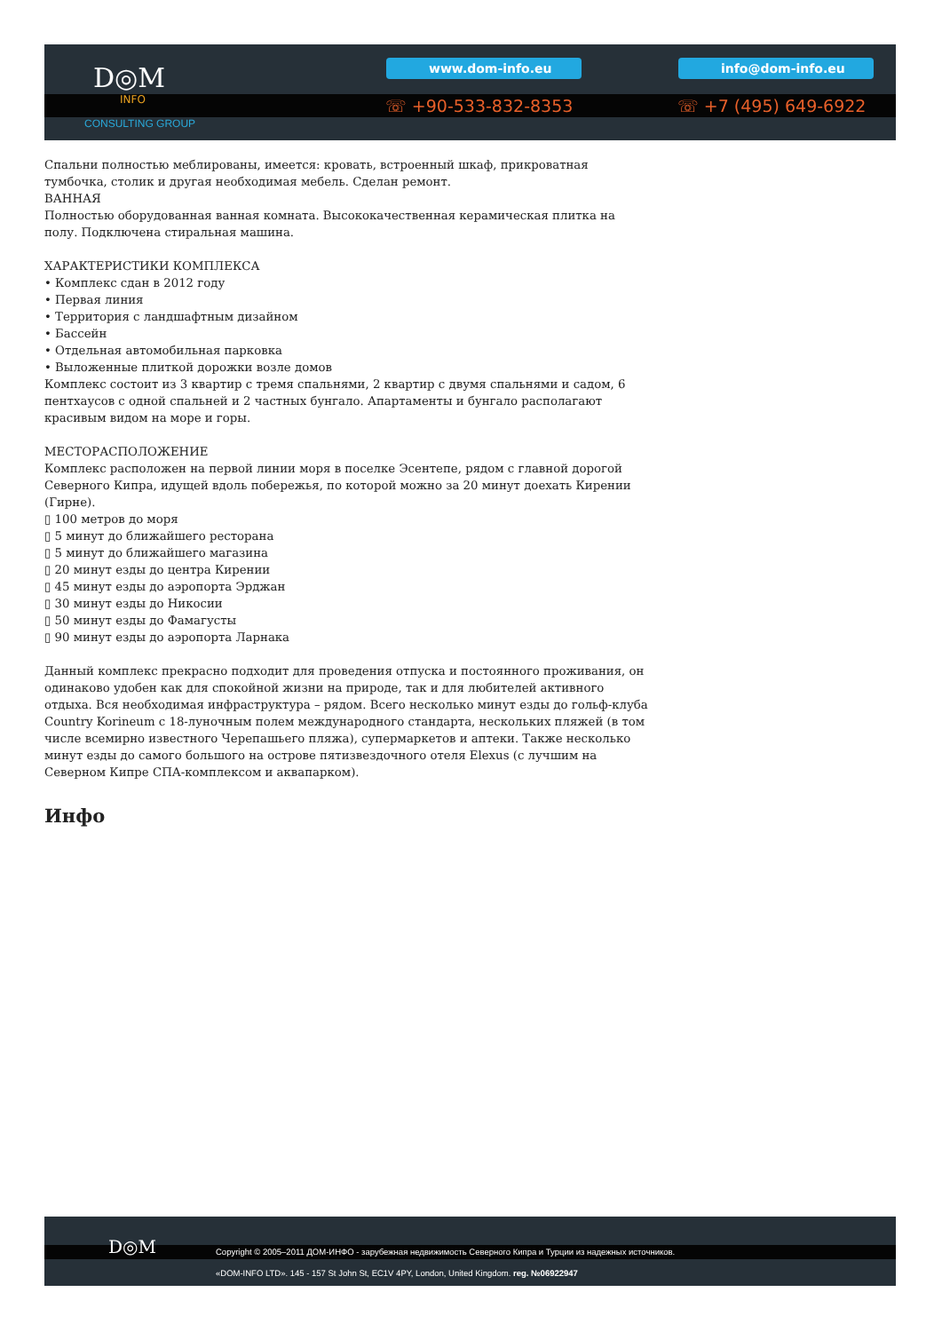D◎M
INFO
CONSULTING GROUP
www.dom-info.eu info@dom-info.eu
☏ +90-533-832-8353 ☏ +7 (495) 649-6922
Спальни полностью меблированы, имеется: кровать, встроенный шкаф, прикроватная тумбочка, столик и другая необходимая мебель. Сделан ремонт.
ВАННАЯ
Полностью оборудованная ванная комната. Высококачественная керамическая плитка на полу. Подключена стиральная машина.
ХАРАКТЕРИСТИКИ КОМПЛЕКСА
• Комплекс сдан в 2012 году
• Первая линия
• Территория с ландшафтным дизайном
• Бассейн
• Отдельная автомобильная парковка
• Выложенные плиткой дорожки возле домов
Комплекс состоит из 3 квартир с тремя спальнями, 2 квартир с двумя спальнями и садом, 6 пентхаусов с одной спальней и 2 частных бунгало. Апартаменты и бунгало располагают красивым видом на море и горы.
МЕСТОРАСПОЛОЖЕНИЕ
Комплекс расположен на первой линии моря в поселке Эсентепе, рядом с главной дорогой Северного Кипра, идущей вдоль побережья, по которой можно за 20 минут доехать Кирении (Гирне).
▯ 100 метров до моря
▯ 5 минут до ближайшего ресторана
▯ 5 минут до ближайшего магазина
▯ 20 минут езды до центра Кирении
▯ 45 минут езды до аэропорта Эрджан
▯ 30 минут езды до Никосии
▯ 50 минут езды до Фамагусты
▯ 90 минут езды до аэропорта Ларнака
Данный комплекс прекрасно подходит для проведения отпуска и постоянного проживания, он одинаково удобен как для спокойной жизни на природе, так и для любителей активного отдыха. Вся необходимая инфраструктура – рядом. Всего несколько минут езды до гольф-клуба Country Korineum с 18-луночным полем международного стандарта, нескольких пляжей (в том числе всемирно известного Черепашьего пляжа), супермаркетов и аптеки. Также несколько минут езды до самого большого на острове пятизвездочного отеля Elexus (с лучшим на Северном Кипре СПА-комплексом и аквапарком).
Инфо
D◎M
Copyright © 2005–2011 ДОМ-ИНФО - зарубежная недвижимость Северного Кипра и Турции из надежных источников.
«DOM-INFO LTD». 145 - 157 St John St, EC1V 4PY, London, United Kingdom. reg. №06922947